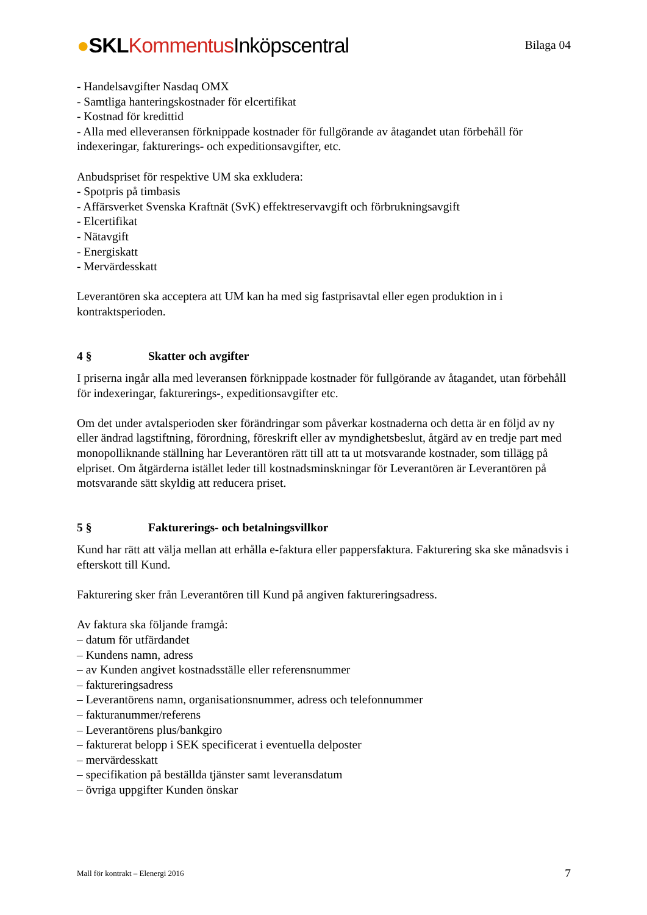●SKL Kommentus Inköpscentral
Bilaga 04
- Handelsavgifter Nasdaq OMX
- Samtliga hanteringskostnader för elcertifikat
- Kostnad för kredittid
- Alla med elleveransen förknippade kostnader för fullgörande av åtagandet utan förbehåll för indexeringar, fakturerings- och expeditionsavgifter, etc.
Anbudspriset för respektive UM ska exkludera:
- Spotpris på timbasis
- Affärsverket Svenska Kraftnät (SvK) effektreservavgift och förbrukningsavgift
- Elcertifikat
- Nätavgift
- Energiskatt
- Mervärdesskatt
Leverantören ska acceptera att UM kan ha med sig fastprisavtal eller egen produktion in i kontraktsperioden.
4 § Skatter och avgifter
I priserna ingår alla med leveransen förknippade kostnader för fullgörande av åtagandet, utan förbehåll för indexeringar, fakturerings-, expeditionsavgifter etc.
Om det under avtalsperioden sker förändringar som påverkar kostnaderna och detta är en följd av ny eller ändrad lagstiftning, förordning, föreskrift eller av myndighetsbeslut, åtgärd av en tredje part med monopolliknande ställning har Leverantören rätt till att ta ut motsvarande kostnader, som tillägg på elpriset. Om åtgärderna istället leder till kostnadsminskningar för Leverantören är Leverantören på motsvarande sätt skyldig att reducera priset.
5 § Fakturerings- och betalningsvillkor
Kund har rätt att välja mellan att erhålla e-faktura eller pappersfaktura. Fakturering ska ske månadsvis i efterskott till Kund.
Fakturering sker från Leverantören till Kund på angiven faktureringsadress.
Av faktura ska följande framgå:
– datum för utfärdandet
– Kundens namn, adress
– av Kunden angivet kostnadsställe eller referensnummer
– faktureringsadress
– Leverantörens namn, organisationsnummer, adress och telefonnummer
– fakturanummer/referens
– Leverantörens plus/bankgiro
– fakturerat belopp i SEK specificerat i eventuella delposter
– mervärdesskatt
– specifikation på beställda tjänster samt leveransdatum
– övriga uppgifter Kunden önskar
Mall för kontrakt – Elenergi 2016
7